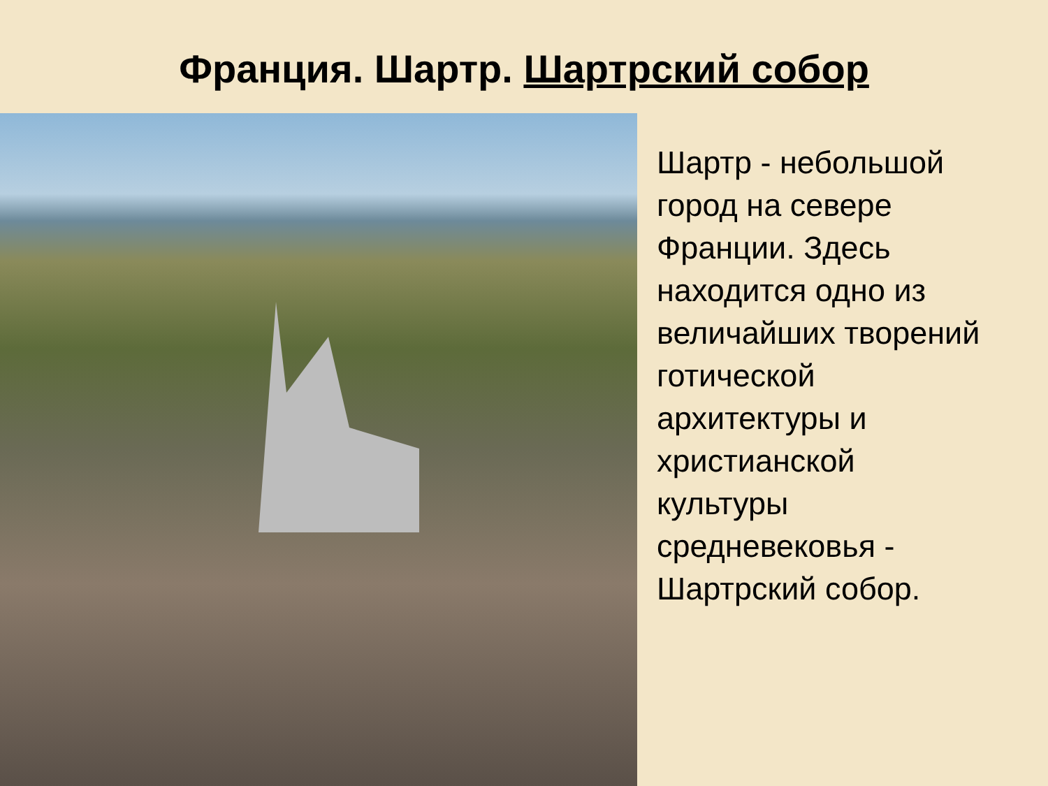Франция. Шартр. Шартрский собор
Шартр - небольшой
город на севере
Франции. Здесь
находится одно из
величайших творений
готической
архитектуры и
христианской
культуры
средневековья -
Шартрский собор.